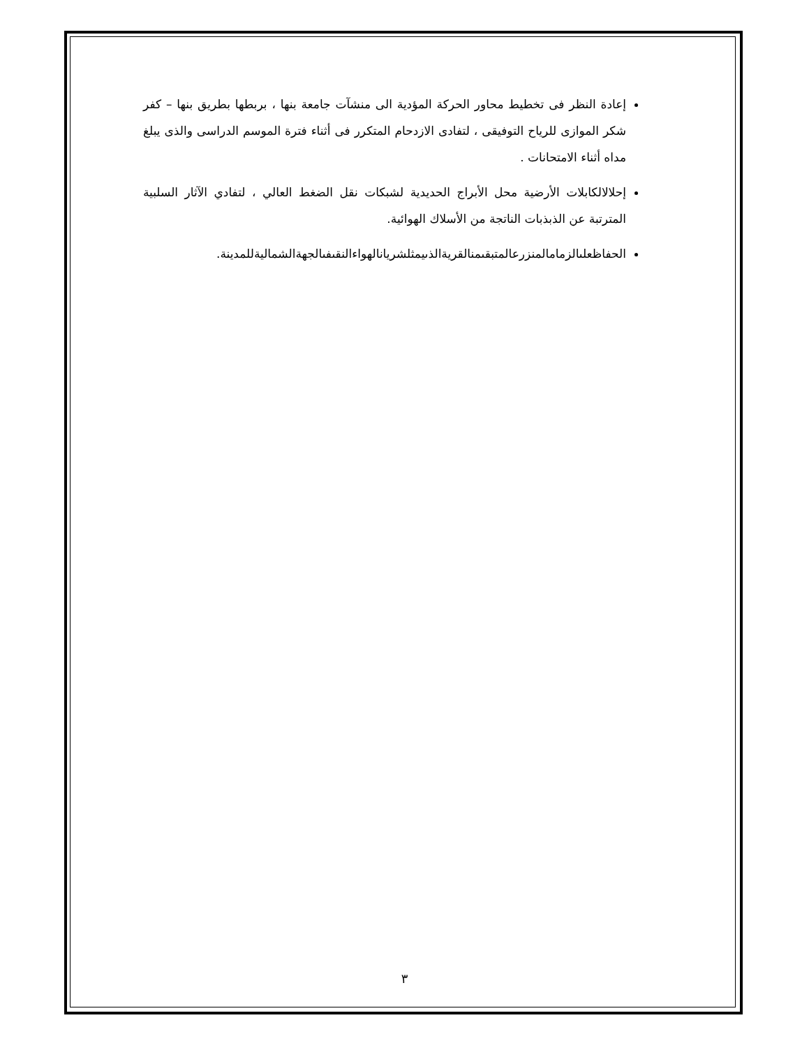إعادة النظر فى تخطيط محاور الحركة المؤدية الى منشآت جامعة بنها ، بربطها بطريق بنها – كفر شكر الموازى للرياح التوفيقى ، لتفادى الازدحام المتكرر فى أثناء فترة الموسم الدراسى والذى يبلغ مداه أثناء الامتحانات .
إحلالالكابلات الأرضية محل الأبراج الحديدية لشبكات نقل الضغط العالي ، لتفادي الآثار السلبية المترتبة عن الذبذبات الناتجة من الأسلاك الهوائية.
الحفاظعلىالزمامالمنزرعالمتبقىمنالقريةالذىيمثلشريانالهواءالنقىفىالجهةالشماليةللمدينة.
٣